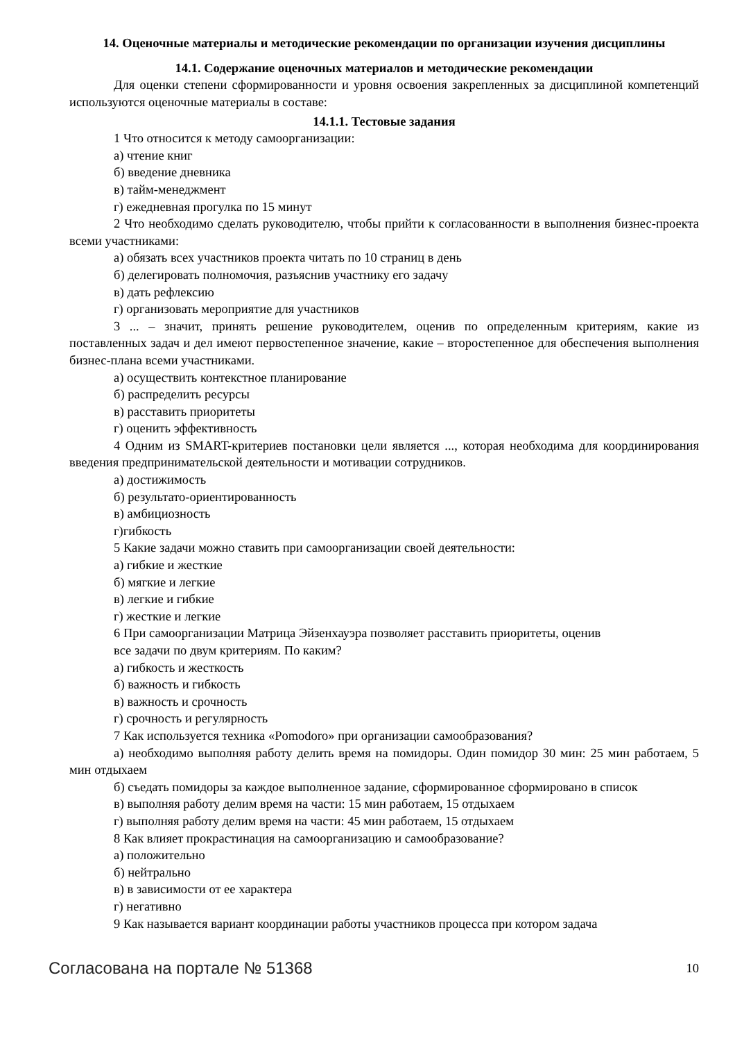14. Оценочные материалы и методические рекомендации по организации изучения дисциплины
14.1. Содержание оценочных материалов и методические рекомендации
Для оценки степени сформированности и уровня освоения закрепленных за дисциплиной компетенций используются оценочные материалы в составе:
14.1.1. Тестовые задания
1 Что относится к методу самоорганизации:
а) чтение книг
б) введение дневника
в) тайм-менеджмент
г) ежедневная прогулка по 15 минут
2 Что необходимо сделать руководителю, чтобы прийти к согласованности в выполнения бизнес-проекта всеми участниками:
а) обязать всех участников проекта читать по 10 страниц в день
б) делегировать полномочия, разъяснив участнику его задачу
в) дать рефлексию
г) организовать мероприятие для участников
3 ... – значит, принять решение руководителем, оценив по определенным критериям, какие из поставленных задач и дел имеют первостепенное значение, какие – второстепенное для обеспечения выполнения бизнес-плана всеми участниками.
а) осуществить контекстное планирование
б) распределить ресурсы
в) расставить приоритеты
г) оценить эффективность
4 Одним из SMART-критериев постановки цели является ..., которая необходима для координирования введения предпринимательской деятельности и мотивации сотрудников.
а) достижимость
б) результато-ориентированность
в) амбициозность
г)гибкость
5 Какие задачи можно ставить при самоорганизации своей деятельности:
а) гибкие и жесткие
б) мягкие и легкие
в) легкие и гибкие
г) жесткие и легкие
6 При самоорганизации Матрица Эйзенхауэра позволяет расставить приоритеты, оценив
все задачи по двум критериям. По каким?
а) гибкость и жесткость
б) важность и гибкость
в) важность и срочность
г) срочность и регулярность
7 Как используется техника «Pomodoro» при организации самообразования?
а) необходимо выполняя работу делить время на помидоры. Один помидор 30 мин: 25 мин работаем, 5 мин отдыхаем
б) съедать помидоры за каждое выполненное задание, сформированное сформировано в список
в) выполняя работу делим время на части: 15 мин работаем, 15 отдыхаем
г) выполняя работу делим время на части: 45 мин работаем, 15 отдыхаем
8 Как влияет прокрастинация на самоорганизацию и самообразование?
а) положительно
б) нейтрально
в) в зависимости от ее характера
г) негативно
9 Как называется вариант координации работы участников процесса при котором задача
Согласована на портале № 51368 10